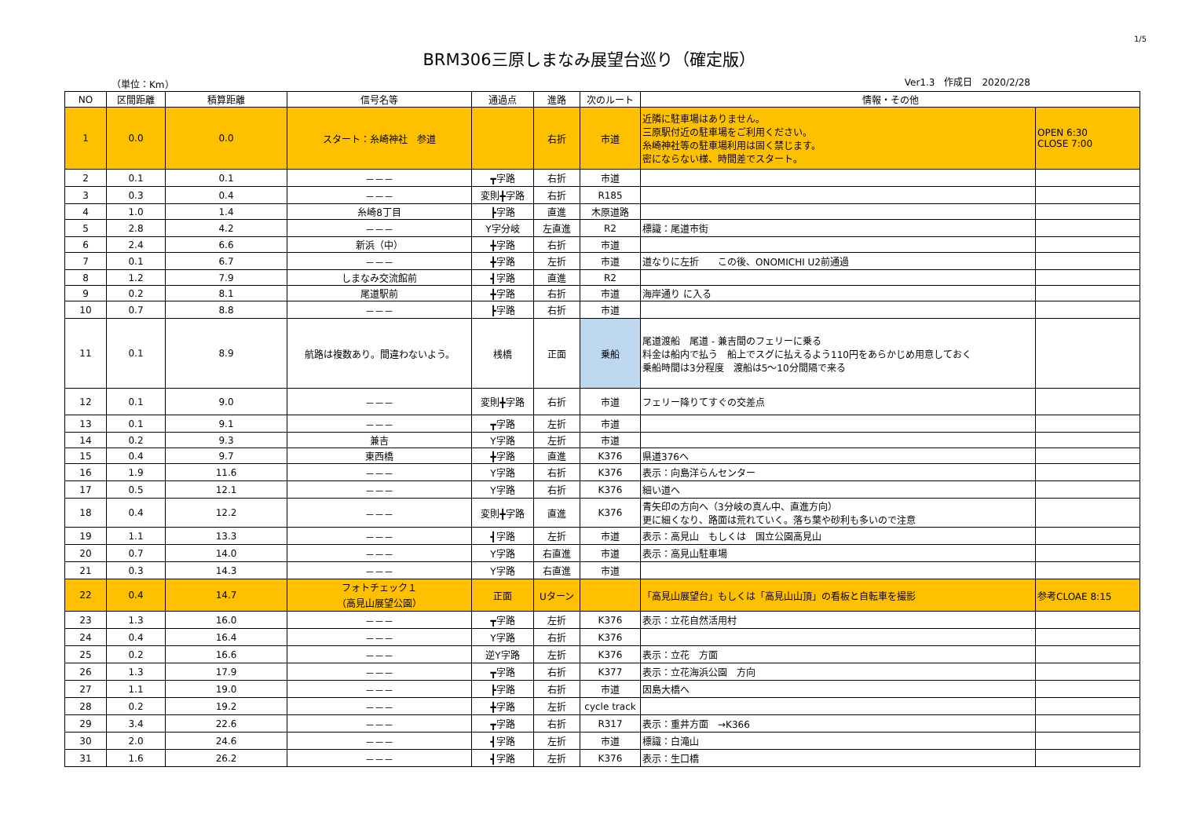1/5
BRM306三原しまなみ展望台巡り（確定版）
（単位：Km） Ver1.3　作成日　2020/2/28
| NO | 区間距離 | 積算距離 | 信号名等 | 通過点 | 進路 | 次のルート | 情報・その他 | |
| --- | --- | --- | --- | --- | --- | --- | --- | --- |
| 1 | 0.0 | 0.0 | スタート：糸崎神社 参道 | | 右折 | 市道 | 近隣に駐車場はありません。 三原駅付近の駐車場をご利用ください。 糸崎神社等の駐車場利用は固く禁じます。 密にならない様、時間差でスタート。 | OPEN 6:30 CLOSE 7:00 |
| 2 | 0.1 | 0.1 | －－－ | ┳字路 | 右折 | 市道 | | |
| 3 | 0.3 | 0.4 | －－－ | 変則╋字路 | 右折 | R185 | | |
| 4 | 1.0 | 1.4 | 糸崎8丁目 | ┣字路 | 直進 | 木原道路 | | |
| 5 | 2.8 | 4.2 | －－－ | Y字分岐 | 左直進 | R2 | 標識：尾道市街 | |
| 6 | 2.4 | 6.6 | 新浜（中） | ╋字路 | 右折 | 市道 | | |
| 7 | 0.1 | 6.7 | －－－ | ╋字路 | 左折 | 市道 | 道なりに左折 この後、ONOMICHI U2前通過 | |
| 8 | 1.2 | 7.9 | しまなみ交流館前 | ┫字路 | 直進 | R2 | | |
| 9 | 0.2 | 8.1 | 尾道駅前 | ╋字路 | 右折 | 市道 | 海岸通り に入る | |
| 10 | 0.7 | 8.8 | －－－ | ┣字路 | 右折 | 市道 | | |
| 11 | 0.1 | 8.9 | 航路は複数あり。間違わないよう。 | 桟橋 | 正面 | 乗船 | 尾道渡船 尾道 - 兼吉間のフェリーに乗る 料金は船内で払う 船上でスグに払えるよう110円をあらかじめ用意しておく 乗船時間は3分程度 渡船は5～10分間隔で来る | |
| 12 | 0.1 | 9.0 | －－－ | 変則╋字路 | 右折 | 市道 | フェリー降りてすぐの交差点 | |
| 13 | 0.1 | 9.1 | －－－ | ┳字路 | 左折 | 市道 | | |
| 14 | 0.2 | 9.3 | 兼吉 | Y字路 | 左折 | 市道 | | |
| 15 | 0.4 | 9.7 | 東西橋 | ╋字路 | 直進 | K376 | 県道376へ | |
| 16 | 1.9 | 11.6 | －－－ | Y字路 | 右折 | K376 | 表示：向島洋らんセンター | |
| 17 | 0.5 | 12.1 | －－－ | Y字路 | 右折 | K376 | 細い道へ | |
| 18 | 0.4 | 12.2 | －－－ | 変則╋字路 | 直進 | K376 | 青矢印の方向へ（3分岐の真ん中、直進方向） 更に細くなり、路面は荒れていく。落ち葉や砂利も多いので注意 | |
| 19 | 1.1 | 13.3 | －－－ | ┫字路 | 左折 | 市道 | 表示：高見山 もしくは 国立公園高見山 | |
| 20 | 0.7 | 14.0 | －－－ | Y字路 | 右直進 | 市道 | 表示：高見山駐車場 | |
| 21 | 0.3 | 14.3 | －－－ | Y字路 | 右直進 | 市道 | | |
| 22 | 0.4 | 14.7 | フォトチェック１ （高見山展望公園） | 正面 | Uターン | | 「高見山展望台」もしくは「高見山山頂」の看板と自転車を撮影 | 参考CLOAE 8:15 |
| 23 | 1.3 | 16.0 | －－－ | ┳字路 | 左折 | K376 | 表示：立花自然活用村 | |
| 24 | 0.4 | 16.4 | －－－ | Y字路 | 右折 | K376 | | |
| 25 | 0.2 | 16.6 | －－－ | 逆Y字路 | 左折 | K376 | 表示：立花 方面 | |
| 26 | 1.3 | 17.9 | －－－ | ┳字路 | 右折 | K377 | 表示：立花海浜公園 方向 | |
| 27 | 1.1 | 19.0 | －－－ | ┣字路 | 右折 | 市道 | 因島大橋へ | |
| 28 | 0.2 | 19.2 | －－－ | ╋字路 | 左折 | cycle track | | |
| 29 | 3.4 | 22.6 | －－－ | ┳字路 | 右折 | R317 | 表示：重井方面 →K366 | |
| 30 | 2.0 | 24.6 | －－－ | ┫字路 | 左折 | 市道 | 標識：白滝山 | |
| 31 | 1.6 | 26.2 | －－－ | ┫字路 | 左折 | K376 | 表示：生口橋 | |